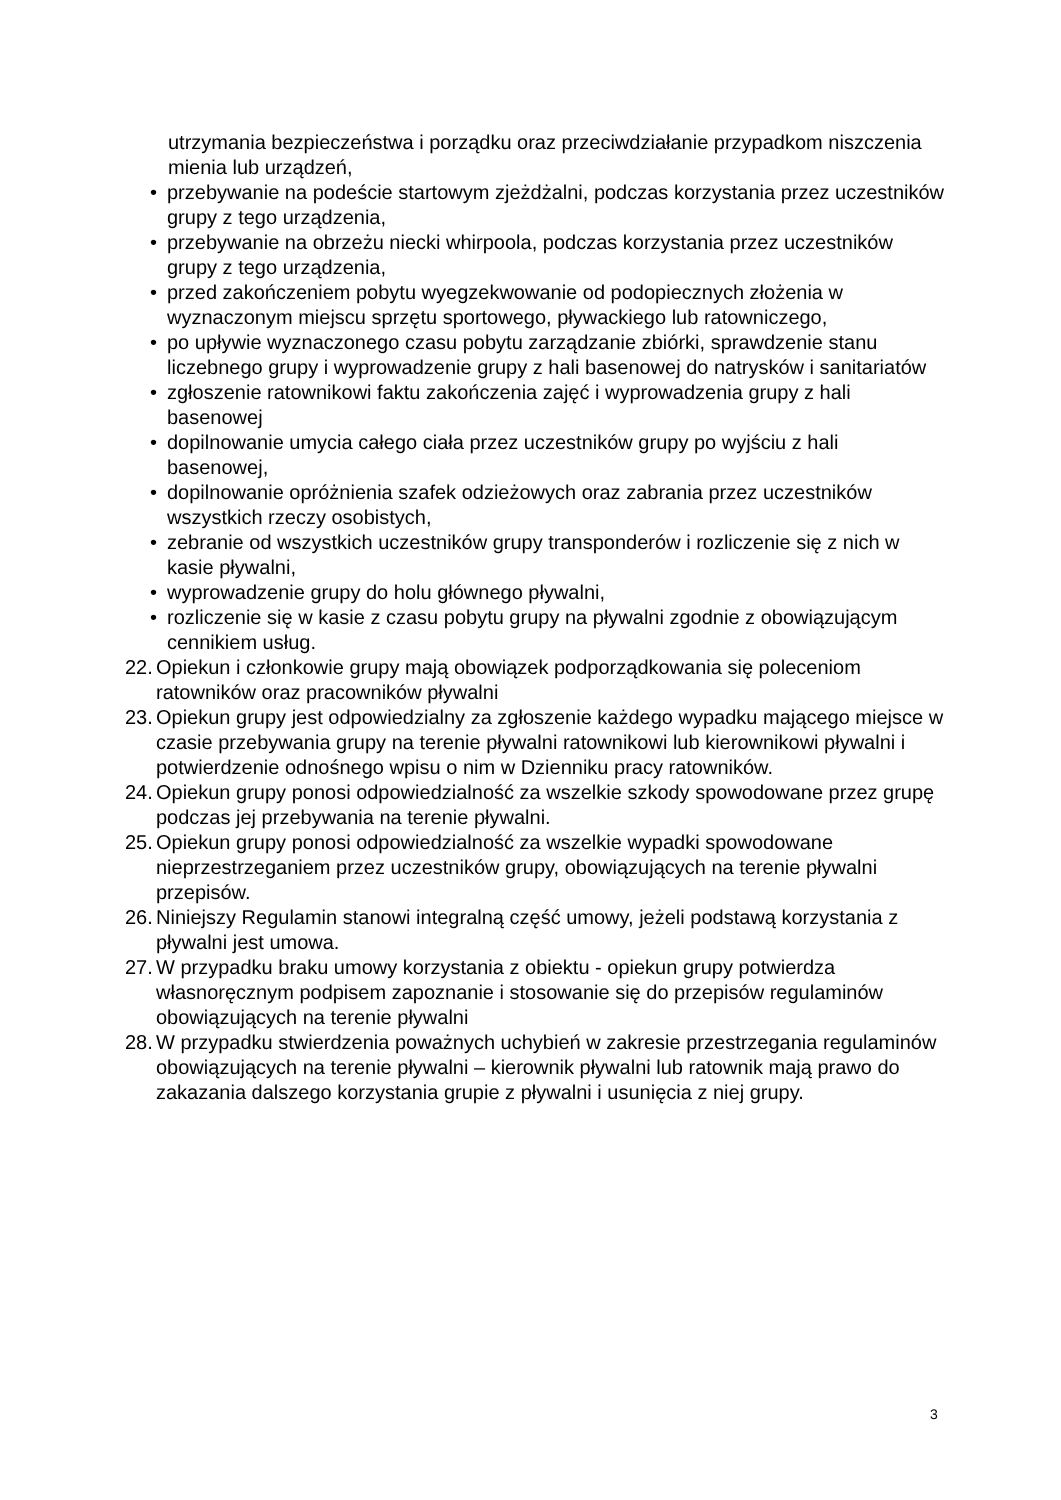utrzymania bezpieczeństwa i porządku oraz przeciwdziałanie przypadkom niszczenia mienia lub urządzeń,
• przebywanie na podeście startowym zjeżdżalni, podczas korzystania przez uczestników grupy z tego urządzenia,
• przebywanie na obrzeżu niecki whirpoola, podczas korzystania przez uczestników grupy z tego urządzenia,
• przed zakończeniem pobytu wyegzekwowanie od podopiecznych złożenia w wyznaczonym miejscu sprzętu sportowego, pływackiego lub ratowniczego,
• po upływie wyznaczonego czasu pobytu zarządzanie zbiórki, sprawdzenie stanu liczebnego grupy i wyprowadzenie grupy z hali basenowej do natrysków i sanitariatów
• zgłoszenie ratownikowi faktu zakończenia zajęć i wyprowadzenia grupy z hali basenowej
• dopilnowanie umycia całego ciała przez uczestników grupy po wyjściu z hali basenowej,
• dopilnowanie opróżnienia szafek odzieżowych oraz zabrania przez uczestników wszystkich rzeczy osobistych,
• zebranie od wszystkich uczestników grupy transponderów i rozliczenie się z nich w kasie pływalni,
• wyprowadzenie grupy do holu głównego pływalni,
• rozliczenie się w kasie z czasu pobytu grupy na pływalni zgodnie z obowiązującym cennikiem usług.
22. Opiekun i członkowie grupy mają obowiązek podporządkowania się poleceniom ratowników oraz pracowników pływalni
23. Opiekun grupy jest odpowiedzialny za zgłoszenie każdego wypadku mającego miejsce w czasie przebywania grupy na terenie pływalni ratownikowi lub kierownikowi pływalni i potwierdzenie odnośnego wpisu o nim w Dzienniku pracy ratowników.
24. Opiekun grupy ponosi odpowiedzialność za wszelkie szkody spowodowane przez grupę podczas jej przebywania na terenie pływalni.
25. Opiekun grupy ponosi odpowiedzialność za wszelkie wypadki spowodowane nieprzestrzeganiem przez uczestników grupy, obowiązujących na terenie pływalni przepisów.
26. Niniejszy Regulamin stanowi integralną część umowy, jeżeli podstawą korzystania z pływalni jest umowa.
27. W przypadku braku umowy korzystania z obiektu - opiekun grupy potwierdza własnoręcznym podpisem zapoznanie i stosowanie się do przepisów regulaminów obowiązujących na terenie pływalni
28. W przypadku stwierdzenia poważnych uchybień w zakresie przestrzegania regulaminów obowiązujących na terenie pływalni – kierownik pływalni lub ratownik mają prawo do zakazania dalszego korzystania grupie z pływalni i usunięcia z niej grupy.
3